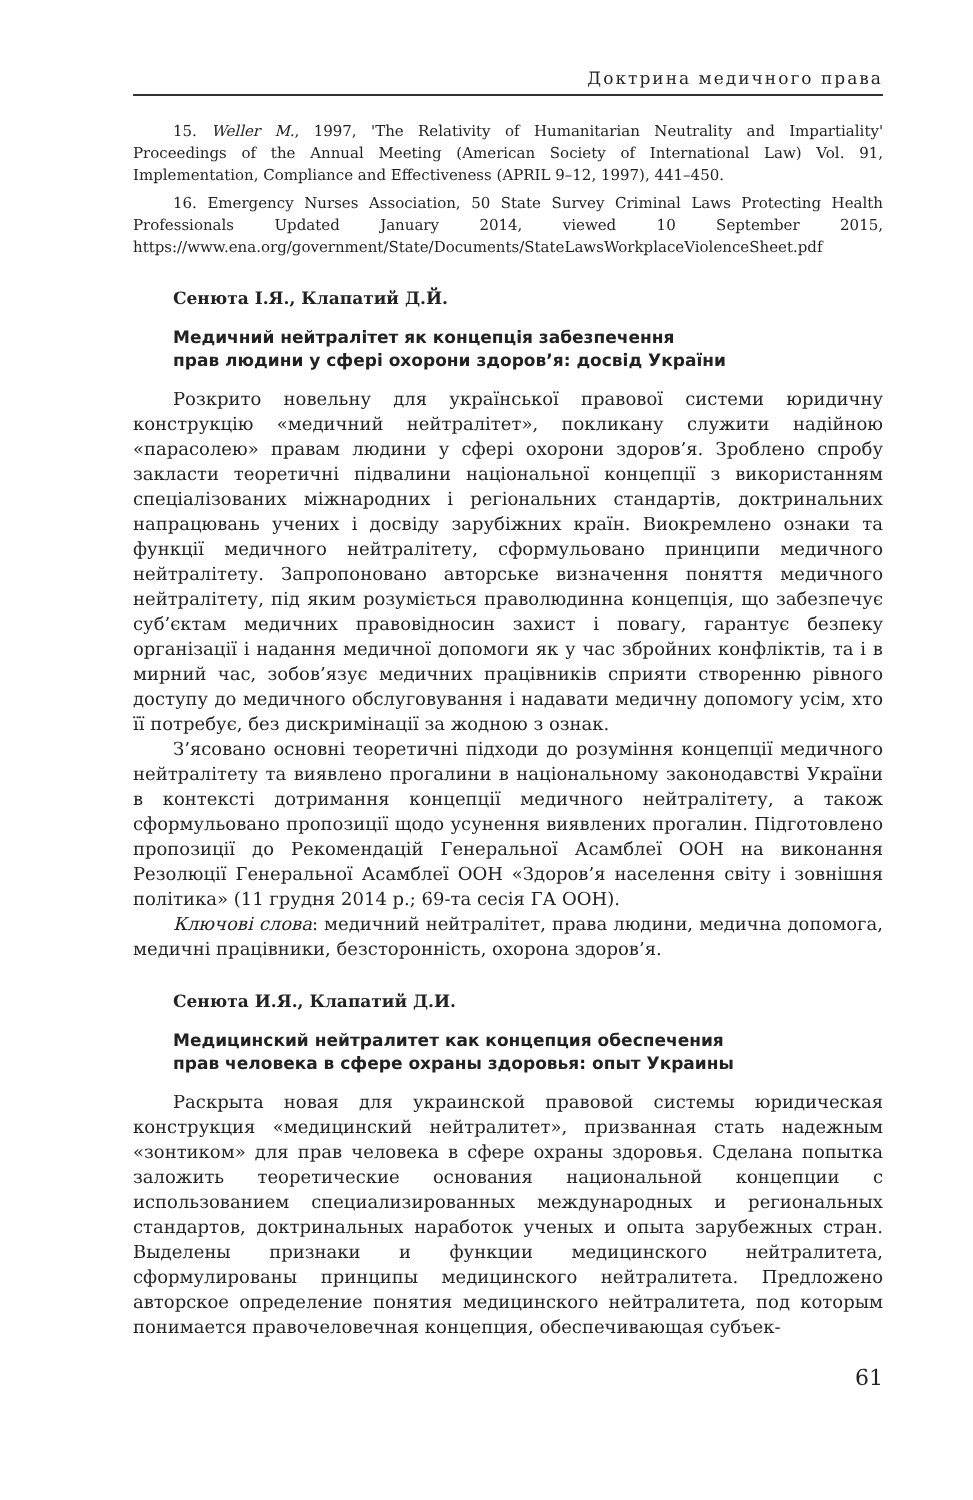Доктрина медичного права
15. Weller M., 1997, 'The Relativity of Humanitarian Neutrality and Impartiality' Proceedings of the Annual Meeting (American Society of International Law) Vol. 91, Implementation, Compliance and Effectiveness (APRIL 9–12, 1997), 441–450.
16. Emergency Nurses Association, 50 State Survey Criminal Laws Protecting Health Professionals Updated January 2014, viewed 10 September 2015, https://www.ena.org/government/State/Documents/StateLawsWorkplaceViolenceSheet.pdf
Сенюта І.Я., Клапатий Д.Й.
Медичний нейтралітет як концепція забезпечення
прав людини у сфері охорони здоров’я: досвід України
Розкрито новельну для української правової системи юридичну конструкцію «медичний нейтралітет», покликану служити надійною «парасолею» правам людини у сфері охорони здоров’я. Зроблено спробу закласти теоретичні підвалини національної концепції з використанням спеціалізованих міжнародних і регіональних стандартів, доктринальних напрацювань учених і досвіду зарубіжних країн. Виокремлено ознаки та функції медичного нейтралітету, сформульовано принципи медичного нейтралітету. Запропоновано авторське визначення поняття медичного нейтралітету, під яким розуміється праволюдинна концепція, що забезпечує суб’єктам медичних правовідносин захист і повагу, гарантує безпеку організації і надання медичної допомоги як у час збройних конфліктів, та і в мирний час, зобов’язує медичних працівників сприяти створенню рівного доступу до медичного обслуговування і надавати медичну допомогу усім, хто її потребує, без дискримінації за жодною з ознак.
З’ясовано основні теоретичні підходи до розуміння концепції медичного нейтралітету та виявлено прогалини в національному законодавстві України в контексті дотримання концепції медичного нейтралітету, а також сформульовано пропозиції щодо усунення виявлених прогалин. Підготовлено пропозиції до Рекомендацій Генеральної Асамблеї ООН на виконання Резолюції Генеральної Асамблеї ООН «Здоров’я населення світу і зовнішня політика» (11 грудня 2014 р.; 69-та сесія ГА ООН).
Ключові слова: медичний нейтралітет, права людини, медична допомога, медичні працівники, безсторонність, охорона здоров’я.
Сенюта И.Я., Клапатий Д.И.
Медицинский нейтралитет как концепция обеспечения
прав человека в сфере охраны здоровья: опыт Украины
Раскрыта новая для украинской правовой системы юридическая конструкция «медицинский нейтралитет», призванная стать надежным «зонтиком» для прав человека в сфере охраны здоровья. Сделана попытка заложить теоретические основания национальной концепции с использованием специализированных международных и региональных стандартов, доктринальных наработок ученых и опыта зарубежных стран. Выделены признаки и функции медицинского нейтралитета, сформулированы принципы медицинского нейтралитета. Предложено авторское определение понятия медицинского нейтралитета, под которым понимается правочеловечная концепция, обеспечивающая субъек-
61